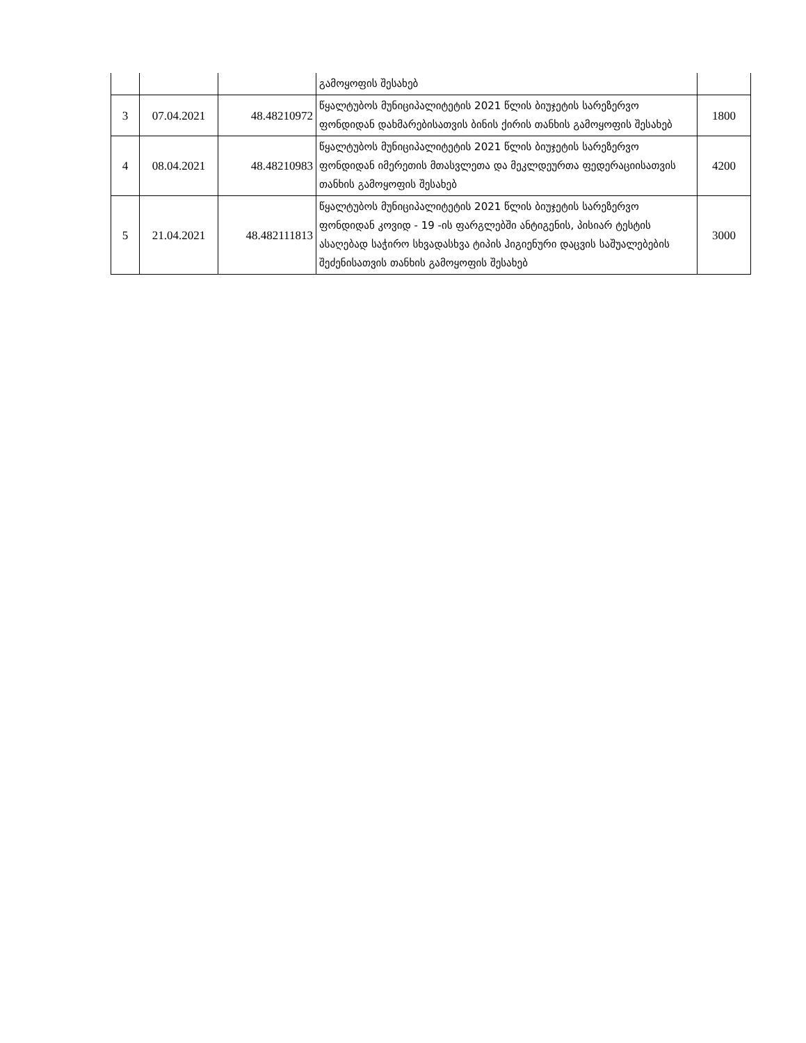| | | | გამოყოფის შესახებ | |
| 3 | 07.04.2021 | 48.48210972 | წყალტუბოს მუნიციპალიტეტის 2021 წლის ბიუჯეტის სარეზერვო ფონდიდან დახმარებისათვის ბინის ქირის თანხის გამოყოფის შესახებ | 1800 |
| 4 | 08.04.2021 | 48.48210983 | წყალტუბოს მუნიციპალიტეტის 2021 წლის ბიუჯეტის სარეზერვო ფონდიდან იმერეთის მთასვლეთა და მეკლდეურთა ფედერაციისათვის თანხის გამოყოფის შესახებ | 4200 |
| 5 | 21.04.2021 | 48.482111813 | წყალტუბოს მუნიციპალიტეტის 2021 წლის ბიუჯეტის სარეზერვო ფონდიდან კოვიდ - 19 -ის ფარგლებში ანტიგენის, პისიარ ტესტის ასაღებად საჭირო სხვადასხვა ტიპის ჰიგიენური დაცვის საშუალებების შეძენისათვის თანხის გამოყოფის შესახებ | 3000 |